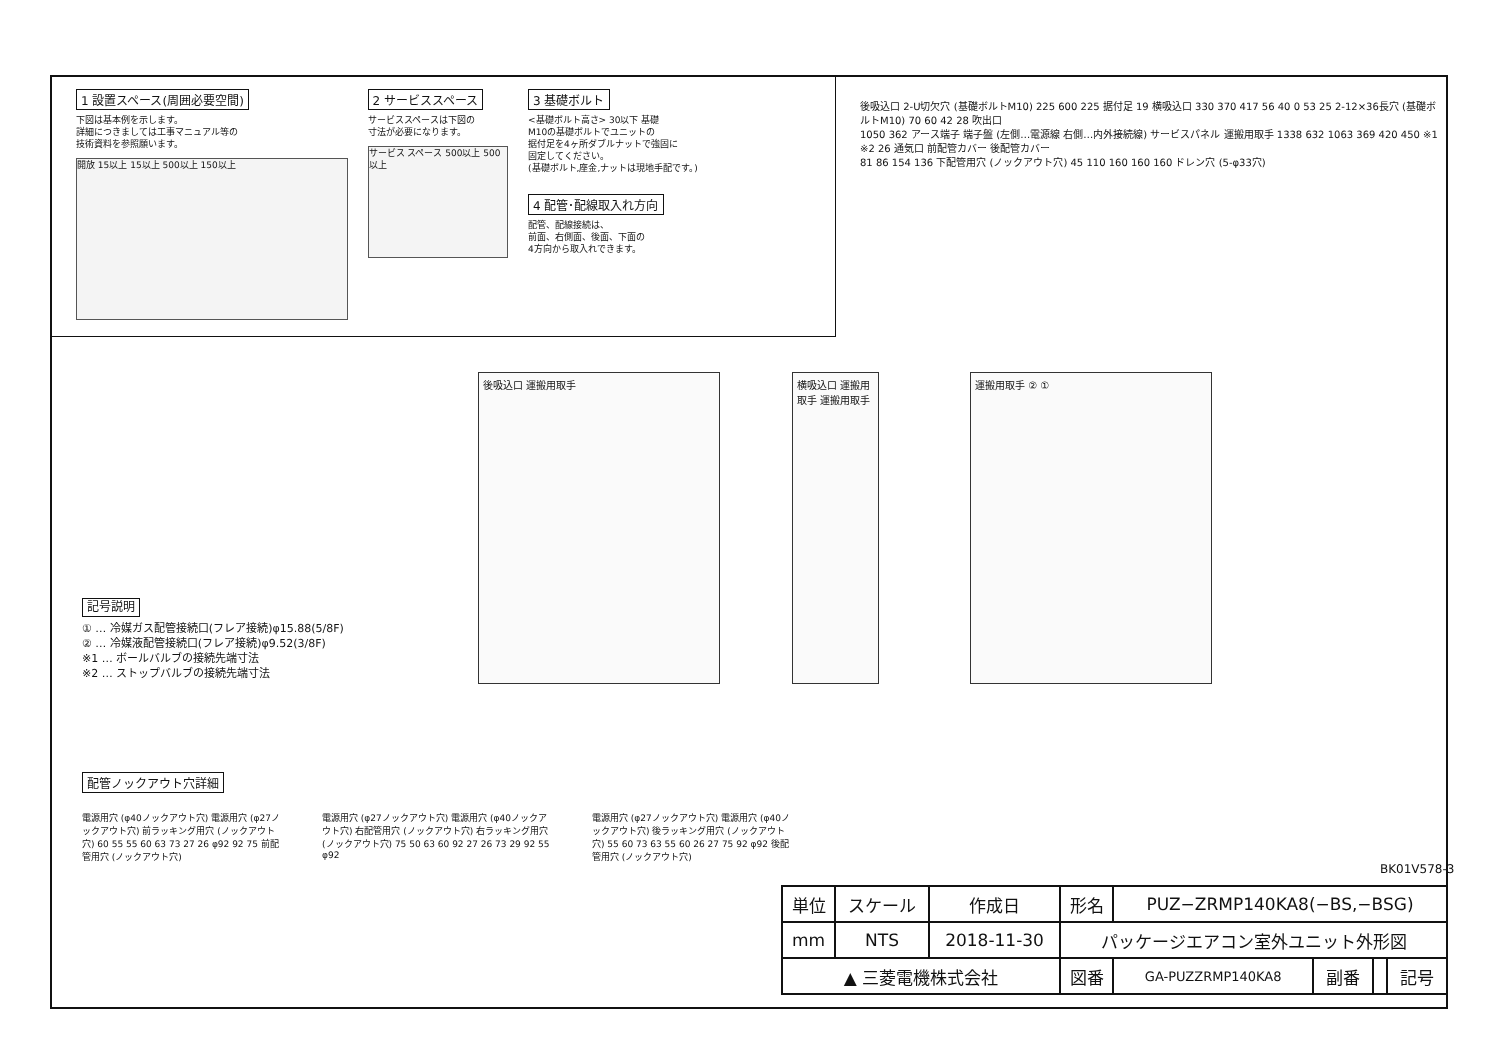1 設置スペース(周囲必要空間)
下図は基本例を示します。
詳細につきましては工事マニュアル等の
技術資料を参照願います。
開放 15以上 15以上 500以上 150以上
2 サービススペース
サービススペースは下図の
寸法が必要になります。
サービス スペース 500以上 500以上
3 基礎ボルト
<基礎ボルト高さ> 30以下 基礎
M10の基礎ボルトでユニットの
据付足を4ヶ所ダブルナットで強固に
固定してください。
(基礎ボルト,座金,ナットは現地手配です。)
4 配管･配線取入れ方向
配管、配線接続は、
前面、右側面、後面、下面の
4方向から取入れできます。
後吸込口 2-U切欠穴 (基礎ボルトM10) 225 600 225 据付足 19 横吸込口 330 370 417 56 40 0 53 25 2-12×36長穴 (基礎ボルトM10) 70 60 42 28 吹出口
1050 362 アース端子 端子盤 (左側…電源線 右側…内外接続線) サービスパネル 運搬用取手 1338 632 1063 369 420 450 ※1 ※2 26 通気口 前配管カバー 後配管カバー
81 86 154 136 下配管用穴 (ノックアウト穴) 45 110 160 160 160 ドレン穴 (5-φ33穴)
後吸込口 運搬用取手
横吸込口 運搬用取手 運搬用取手
運搬用取手 ② ①
記号説明
① … 冷媒ガス配管接続口(フレア接続)φ15.88(5/8F)
② … 冷媒液配管接続口(フレア接続)φ9.52(3/8F)
※1 … ボールバルブの接続先端寸法
※2 … ストップバルブの接続先端寸法
配管ノックアウト穴詳細
電源用穴 (φ40ノックアウト穴) 電源用穴 (φ27ノックアウト穴) 前ラッキング用穴 (ノックアウト穴) 60 55 55 60 63 73 27 26 φ92 92 75 前配管用穴 (ノックアウト穴)
電源用穴 (φ27ノックアウト穴) 電源用穴 (φ40ノックアウト穴) 右配管用穴 (ノックアウト穴) 右ラッキング用穴 (ノックアウト穴) 75 50 63 60 92 27 26 73 29 92 55 φ92
電源用穴 (φ27ノックアウト穴) 電源用穴 (φ40ノックアウト穴) 後ラッキング用穴 (ノックアウト穴) 55 60 73 63 55 60 26 27 75 92 φ92 後配管用穴 (ノックアウト穴)
BK01V578-3
| 単位 | スケール | 作成日 | 形名 | PUZ−ZRMP140KA8(−BS,−BSG) | | | |
| mm | NTS | 2018-11-30 | パッケージエアコン室外ユニット外形図 | | | | |
| ▲ 三菱電機株式会社 | | | 図番 | GA-PUZZRMP140KA8 | 副番 | | 記号 |